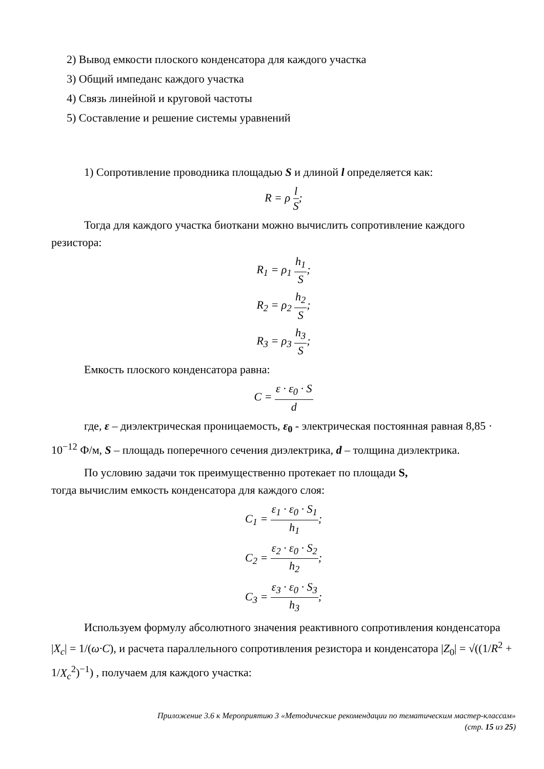2) Вывод емкости плоского конденсатора для каждого участка
3) Общий импеданс каждого участка
4) Связь линейной и круговой частоты
5) Составление и решение системы уравнений
1) Сопротивление проводника площадью S и длиной l определяется как:
R = ρ l S;
Тогда для каждого участка биоткани можно вычислить сопротивление каждого резистора:
R<sub>1</sub> = ρ<sub>1</sub> h<sub>1</sub> S;
R<sub>2</sub> = ρ<sub>2</sub> h<sub>2</sub> S;
R<sub>3</sub> = ρ<sub>3</sub> h<sub>3</sub> S;
Емкость плоского конденсатора равна:
C = ε · ε<sub>0</sub> · S d
где, ε – диэлектрическая проницаемость, ε<sub>0</sub> - электрическая постоянная равная 8,85 · 10<sup>−12</sup> Ф/м, S – площадь поперечного сечения диэлектрика, d – толщина диэлектрика.
По условию задачи ток преимущественно протекает по площади S,
тогда вычислим емкость конденсатора для каждого слоя:
C<sub>1</sub> = ε<sub>1</sub> · ε<sub>0</sub> · S<sub>1</sub> h<sub>1</sub>;
C<sub>2</sub> = ε<sub>2</sub> · ε<sub>0</sub> · S<sub>2</sub> h<sub>2</sub>;
C<sub>3</sub> = ε<sub>3</sub> · ε<sub>0</sub> · S<sub>3</sub> h<sub>3</sub>;
Используем формулу абсолютного значения реактивного сопротивления конденсатора |X<sub>c</sub>| = 1/(ω·C), и расчета параллельного сопротивления резистора и конденсатора |Z<sub>0</sub>| = √((1/R<sup>2</sup> + 1/X<sub>c</sub><sup>2</sup>)<sup>−1</sup>) , получаем для каждого участка:
Приложение 3.6 к Мероприятию 3 «Методические рекомендации по тематическим мастер-классам»
(стр. 15 из 25)